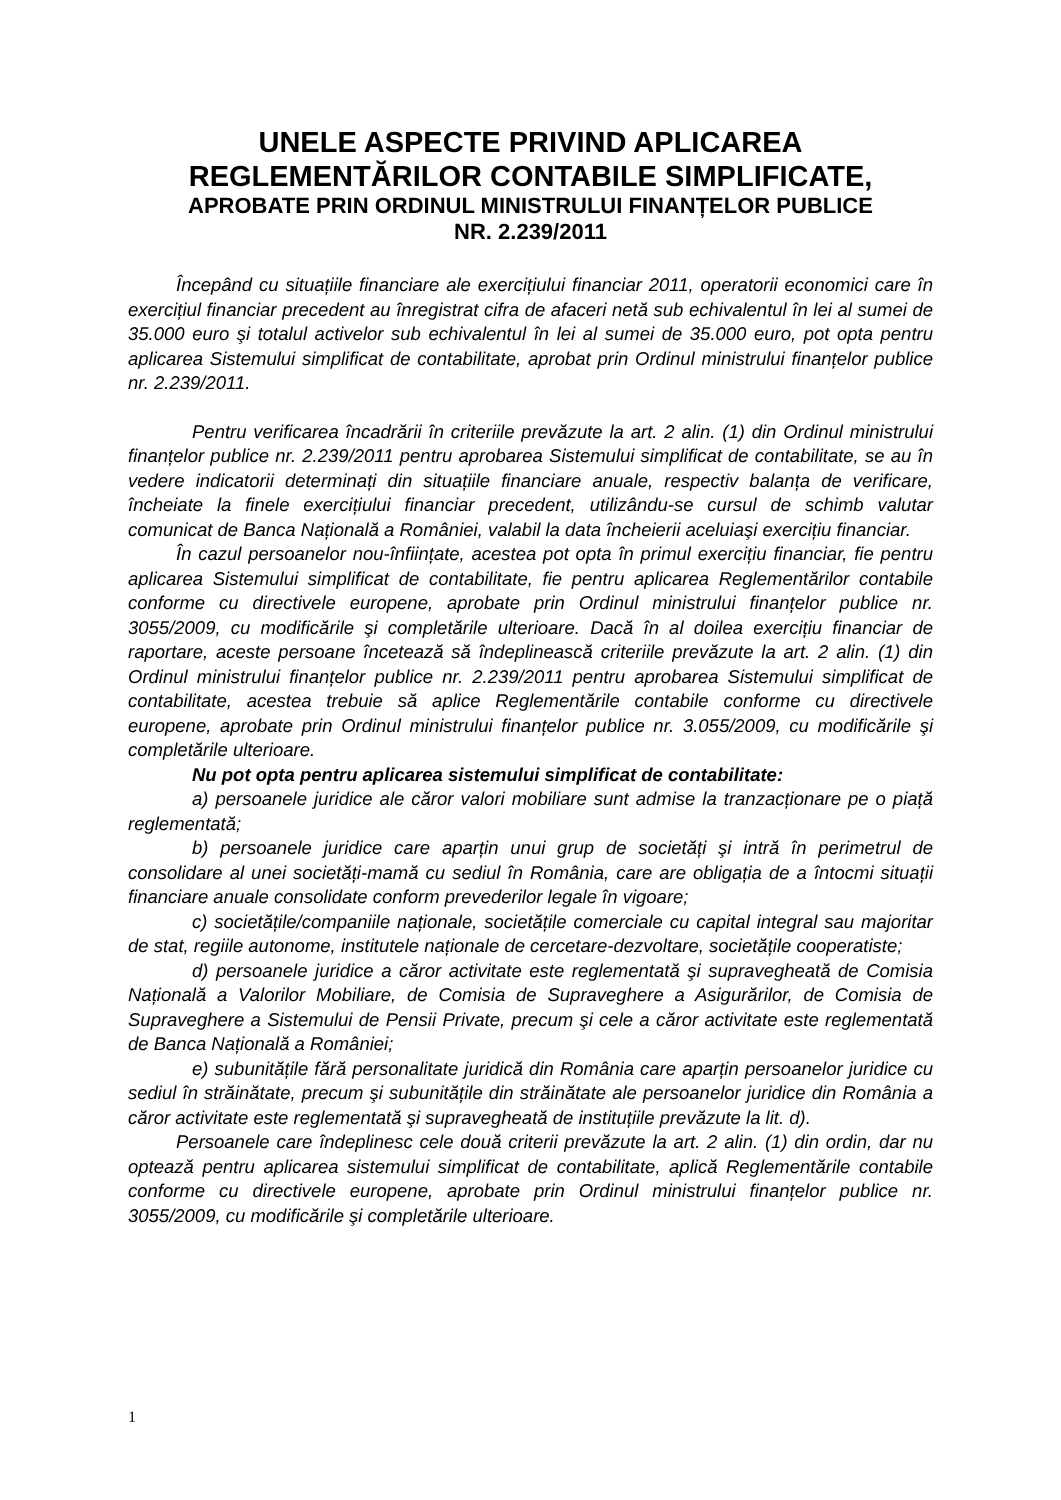UNELE ASPECTE PRIVIND APLICAREA
REGLEMENTĂRILOR CONTABILE SIMPLIFICATE,
APROBATE PRIN ORDINUL MINISTRULUI FINANȚELOR PUBLICE
NR. 2.239/2011
Începând cu situațiile financiare ale exercițiului financiar 2011, operatorii economici care în exercițiul financiar precedent au înregistrat cifra de afaceri netă sub echivalentul în lei al sumei de 35.000 euro şi totalul activelor sub echivalentul în lei al sumei de 35.000 euro, pot opta pentru aplicarea Sistemului simplificat de contabilitate, aprobat prin Ordinul ministrului finanțelor publice nr. 2.239/2011.
Pentru verificarea încadrării în criteriile prevăzute la art. 2 alin. (1) din Ordinul ministrului finanțelor publice nr. 2.239/2011 pentru aprobarea Sistemului simplificat de contabilitate, se au în vedere indicatorii determinați din situațiile financiare anuale, respectiv balanța de verificare, încheiate la finele exercițiului financiar precedent, utilizându-se cursul de schimb valutar comunicat de Banca Națională a României, valabil la data încheierii aceluiaşi exercițiu financiar.
În cazul persoanelor nou-înființate, acestea pot opta în primul exercițiu financiar, fie pentru aplicarea Sistemului simplificat de contabilitate, fie pentru aplicarea Reglementărilor contabile conforme cu directivele europene, aprobate prin Ordinul ministrului finanțelor publice nr. 3055/2009, cu modificările şi completările ulterioare. Dacă în al doilea exercițiu financiar de raportare, aceste persoane încetează să îndeplinească criteriile prevăzute la art. 2 alin. (1) din Ordinul ministrului finanțelor publice nr. 2.239/2011 pentru aprobarea Sistemului simplificat de contabilitate, acestea trebuie să aplice Reglementările contabile conforme cu directivele europene, aprobate prin Ordinul ministrului finanțelor publice nr. 3.055/2009, cu modificările şi completările ulterioare.
Nu pot opta pentru aplicarea sistemului simplificat de contabilitate:
a) persoanele juridice ale căror valori mobiliare sunt admise la tranzacționare pe o piață reglementată;
b) persoanele juridice care aparțin unui grup de societăți şi intră în perimetrul de consolidare al unei societăți-mamă cu sediul în România, care are obligația de a întocmi situații financiare anuale consolidate conform prevederilor legale în vigoare;
c) societățile/companiile naționale, societățile comerciale cu capital integral sau majoritar de stat, regiile autonome, institutele naționale de cercetare-dezvoltare, societățile cooperatiste;
d) persoanele juridice a căror activitate este reglementată şi supravegheată de Comisia Națională a Valorilor Mobiliare, de Comisia de Supraveghere a Asigurărilor, de Comisia de Supraveghere a Sistemului de Pensii Private, precum şi cele a căror activitate este reglementată de Banca Națională a României;
e) subunitățile fără personalitate juridică din România care aparțin persoanelor juridice cu sediul în străinătate, precum şi subunitățile din străinătate ale persoanelor juridice din România a căror activitate este reglementată şi supravegheată de instituțiile prevăzute la lit. d).
Persoanele care îndeplinesc cele două criterii prevăzute la art. 2 alin. (1) din ordin, dar nu optează pentru aplicarea sistemului simplificat de contabilitate, aplică Reglementările contabile conforme cu directivele europene, aprobate prin Ordinul ministrului finanțelor publice nr. 3055/2009, cu modificările şi completările ulterioare.
1